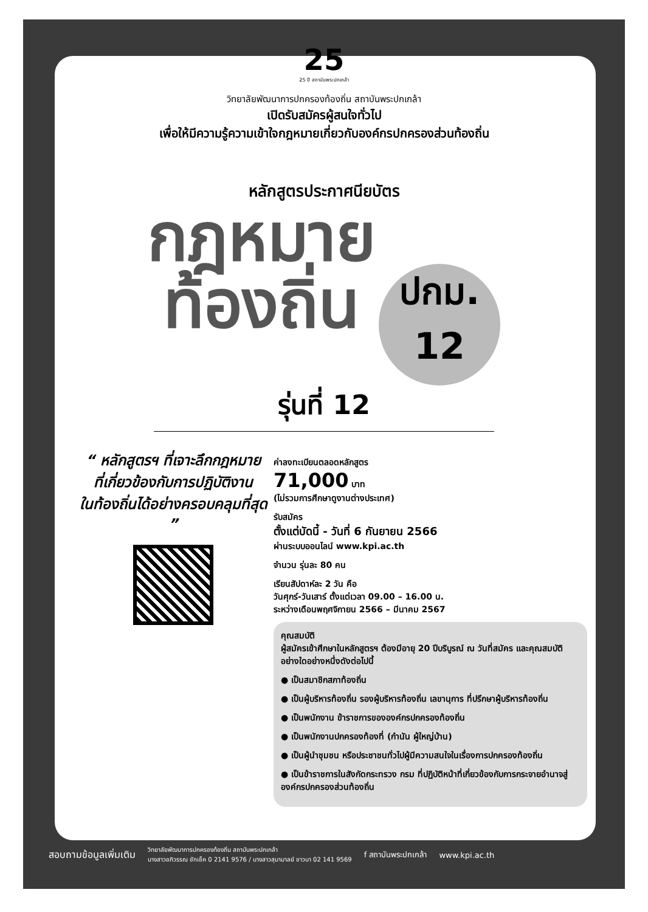25
25 ปี สถาบันพระปกเกล้า
วิทยาลัยพัฒนาการปกครองท้องถิ่น สถาบันพระปกเกล้า
เปิดรับสมัครผู้สนใจทั่วไป
เพื่อให้มีความรู้ความเข้าใจกฎหมายเกี่ยวกับองค์กรปกครองส่วนท้องถิ่น
หลักสูตรประกาศนียบัตร
กฎหมาย
ท้องถิ่น
ปกม.
12
รุ่นที่ 12
“ หลักสูตรฯ ที่เจาะลึกกฎหมาย
ที่เกี่ยวข้องกับการปฏิบัติงาน
ในท้องถิ่นได้อย่างครอบคลุมที่สุด ”
ค่าลงทะเบียนตลอดหลักสูตร
71,000 บาท
(ไม่รวมการศึกษาดูงานต่างประเทศ)
รับสมัคร
ตั้งแต่บัดนี้ - วันที่ 6 กันยายน 2566
ผ่านระบบออนไลน์ www.kpi.ac.th
จำนวน รุ่นละ 80 คน
เรียนสัปดาห์ละ 2 วัน คือ
วันศุกร์-วันเสาร์ ตั้งแต่เวลา 09.00 – 16.00 น.
ระหว่างเดือนพฤศจิกายน 2566 – มีนาคม 2567
คุณสมบัติ
ผู้สมัครเข้าศึกษาในหลักสูตรฯ ต้องมีอายุ 20 ปีบริบูรณ์ ณ วันที่สมัคร และคุณสมบัติอย่างใดอย่างหนึ่งดังต่อไปนี้
● เป็นสมาชิกสภาท้องถิ่น
● เป็นผู้บริหารท้องถิ่น รองผู้บริหารท้องถิ่น เลขานุการ ที่ปรึกษาผู้บริหารท้องถิ่น
● เป็นพนักงาน ข้าราชการขององค์กรปกครองท้องถิ่น
● เป็นพนักงานปกครองท้องที่ (กำนัน ผู้ใหญ่บ้าน)
● เป็นผู้นำชุมชน หรือประชาชนทั่วไปผู้มีความสนใจในเรื่องการปกครองท้องถิ่น
● เป็นข้าราชการในสังกัดกระทรวง กรม ที่ปฏิบัติหน้าที่เกี่ยวข้องกับการกระจายอำนาจสู่องค์กรปกครองส่วนท้องถิ่น
สอบถามข้อมูลเพิ่มเติม วิทยาลัยพัฒนาการปกครองท้องถิ่น สถาบันพระปกเกล้า
นางสาวอภิวรรณ ชักเช็ค 0 2141 9576 / นางสาวสุมามาลย์ ชาวนา 02 141 9569 f สถาบันพระปกเกล้า www.kpi.ac.th